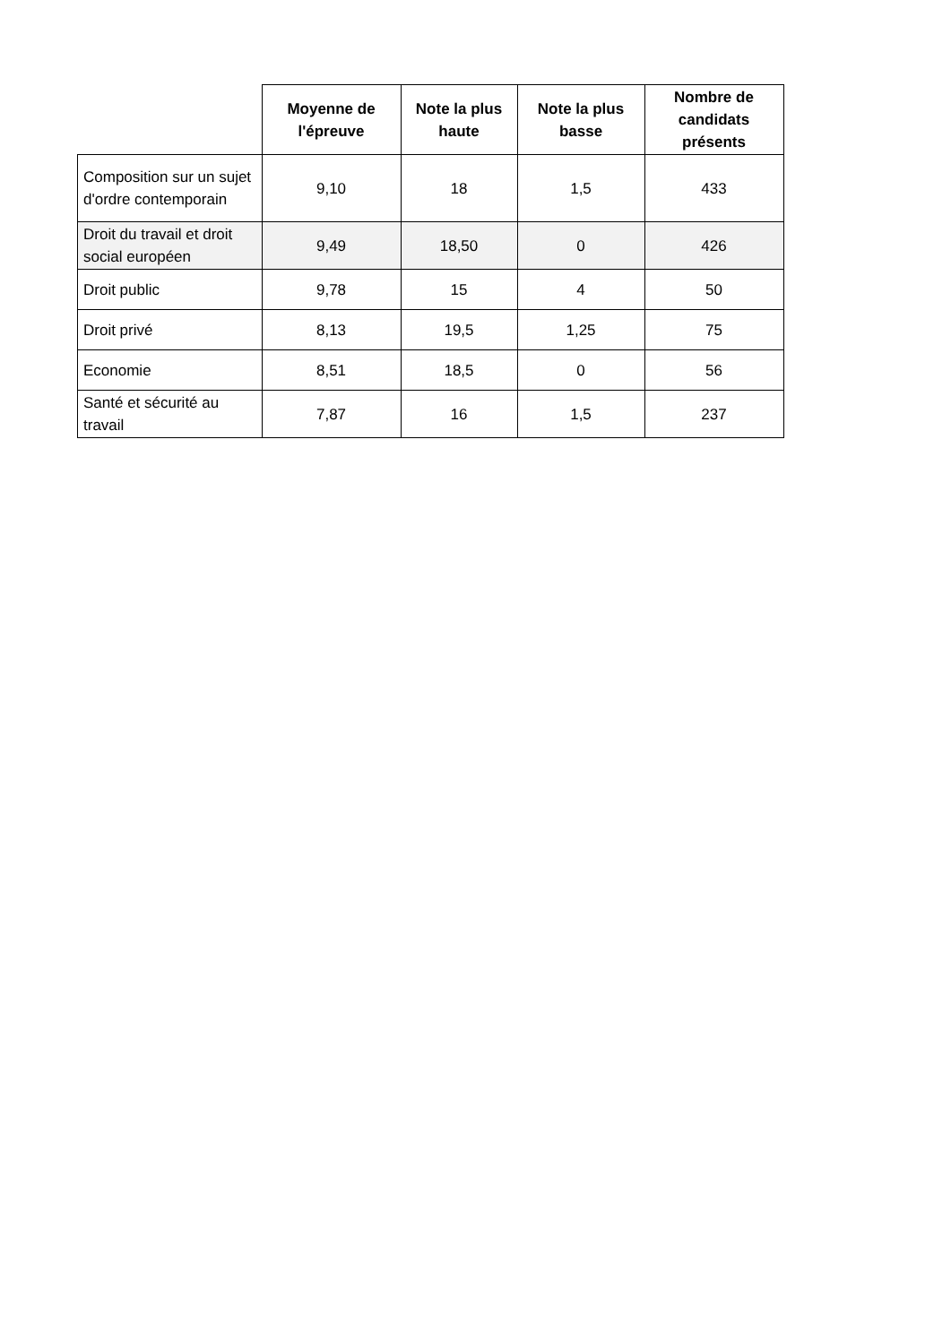| | Moyenne de l'épreuve | Note la plus haute | Note la plus basse | Nombre de candidats présents |
| --- | --- | --- | --- | --- |
| Composition sur un sujet d'ordre contemporain | 9,10 | 18 | 1,5 | 433 |
| Droit du travail et droit social européen | 9,49 | 18,50 | 0 | 426 |
| Droit public | 9,78 | 15 | 4 | 50 |
| Droit privé | 8,13 | 19,5 | 1,25 | 75 |
| Economie | 8,51 | 18,5 | 0 | 56 |
| Santé et sécurité au travail | 7,87 | 16 | 1,5 | 237 |